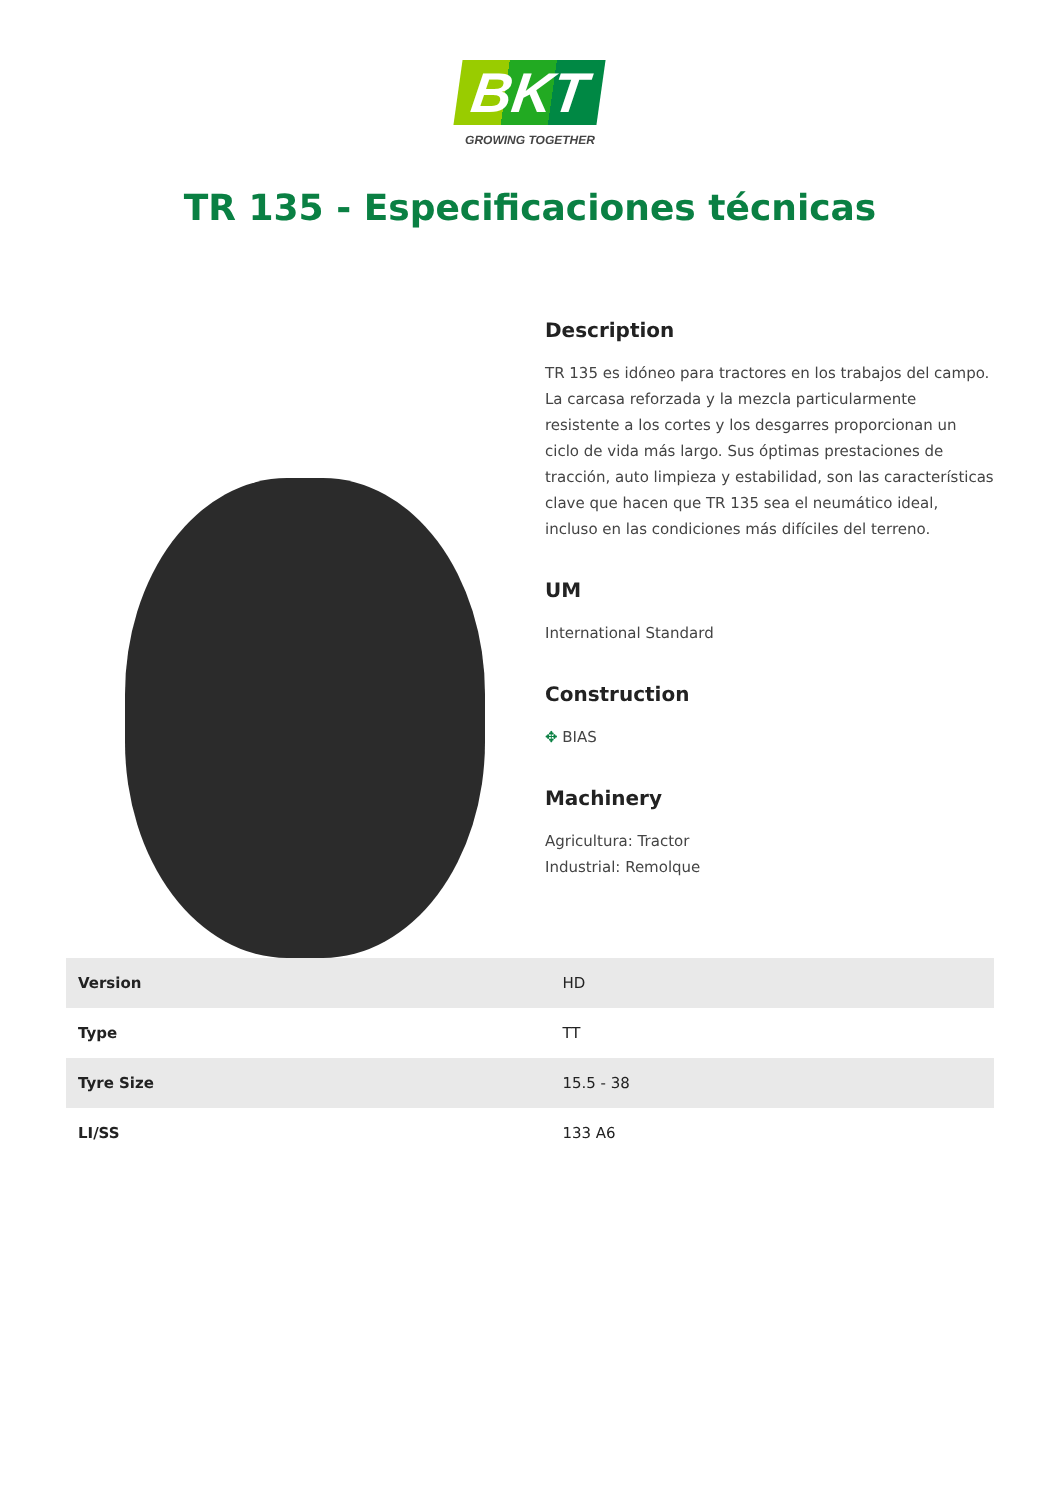BKT
GROWING TOGETHER
TR 135 - Especificaciones técnicas
Description
TR 135 es idóneo para tractores en los trabajos del campo. La carcasa reforzada y la mezcla particularmente resistente a los cortes y los desgarres proporcionan un ciclo de vida más largo. Sus óptimas prestaciones de tracción, auto limpieza y estabilidad, son las características clave que hacen que TR 135 sea el neumático ideal, incluso en las condiciones más difíciles del terreno.
UM
International Standard
Construction
✥ BIAS
Machinery
Agricultura: Tractor
Industrial: Remolque
| Version | HD |
| Type | TT |
| Tyre Size | 15.5 - 38 |
| LI/SS | 133 A6 |